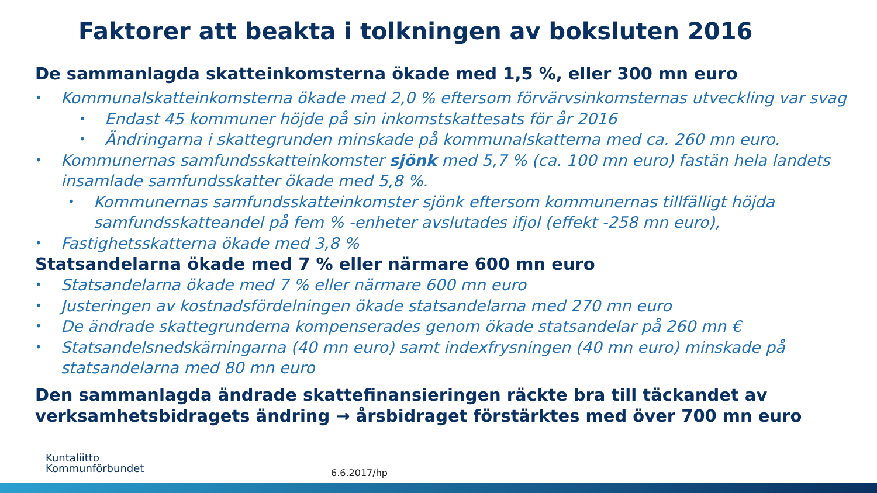Faktorer att beakta i tolkningen av boksluten 2016
De sammanlagda skatteinkomsterna ökade med 1,5 %, eller 300 mn euro
• Kommunalskatteinkomsterna ökade med 2,0 % eftersom förvärvsinkomsternas utveckling var svag
• Endast 45 kommuner höjde på sin inkomstskattesats för år 2016
• Ändringarna i skattegrunden minskade på kommunalskatterna med ca. 260 mn euro.
• Kommunernas samfundsskatteinkomster sjönk med 5,7 % (ca. 100 mn euro) fastän hela landets insamlade samfundsskatter ökade med 5,8 %.
• Kommunernas samfundsskatteinkomster sjönk eftersom kommunernas tillfälligt höjda samfundsskatteandel på fem % -enheter avslutades ifjol (effekt -258 mn euro),
• Fastighetsskatterna ökade med 3,8 %
Statsandelarna ökade med 7 % eller närmare 600 mn euro
• Statsandelarna ökade med 7 % eller närmare 600 mn euro
• Justeringen av kostnadsfördelningen ökade statsandelarna med 270 mn euro
• De ändrade skattegrunderna kompenserades genom ökade statsandelar på 260 mn €
• Statsandelsnedskärningarna (40 mn euro) samt indexfrysningen (40 mn euro) minskade på statsandelarna med 80 mn euro
Den sammanlagda ändrade skattefinansieringen räckte bra till täckandet av verksamhetsbidragets ändring → årsbidraget förstärktes med över 700 mn euro
Kuntaliitto
Kommunförbundet
6.6.2017/hp